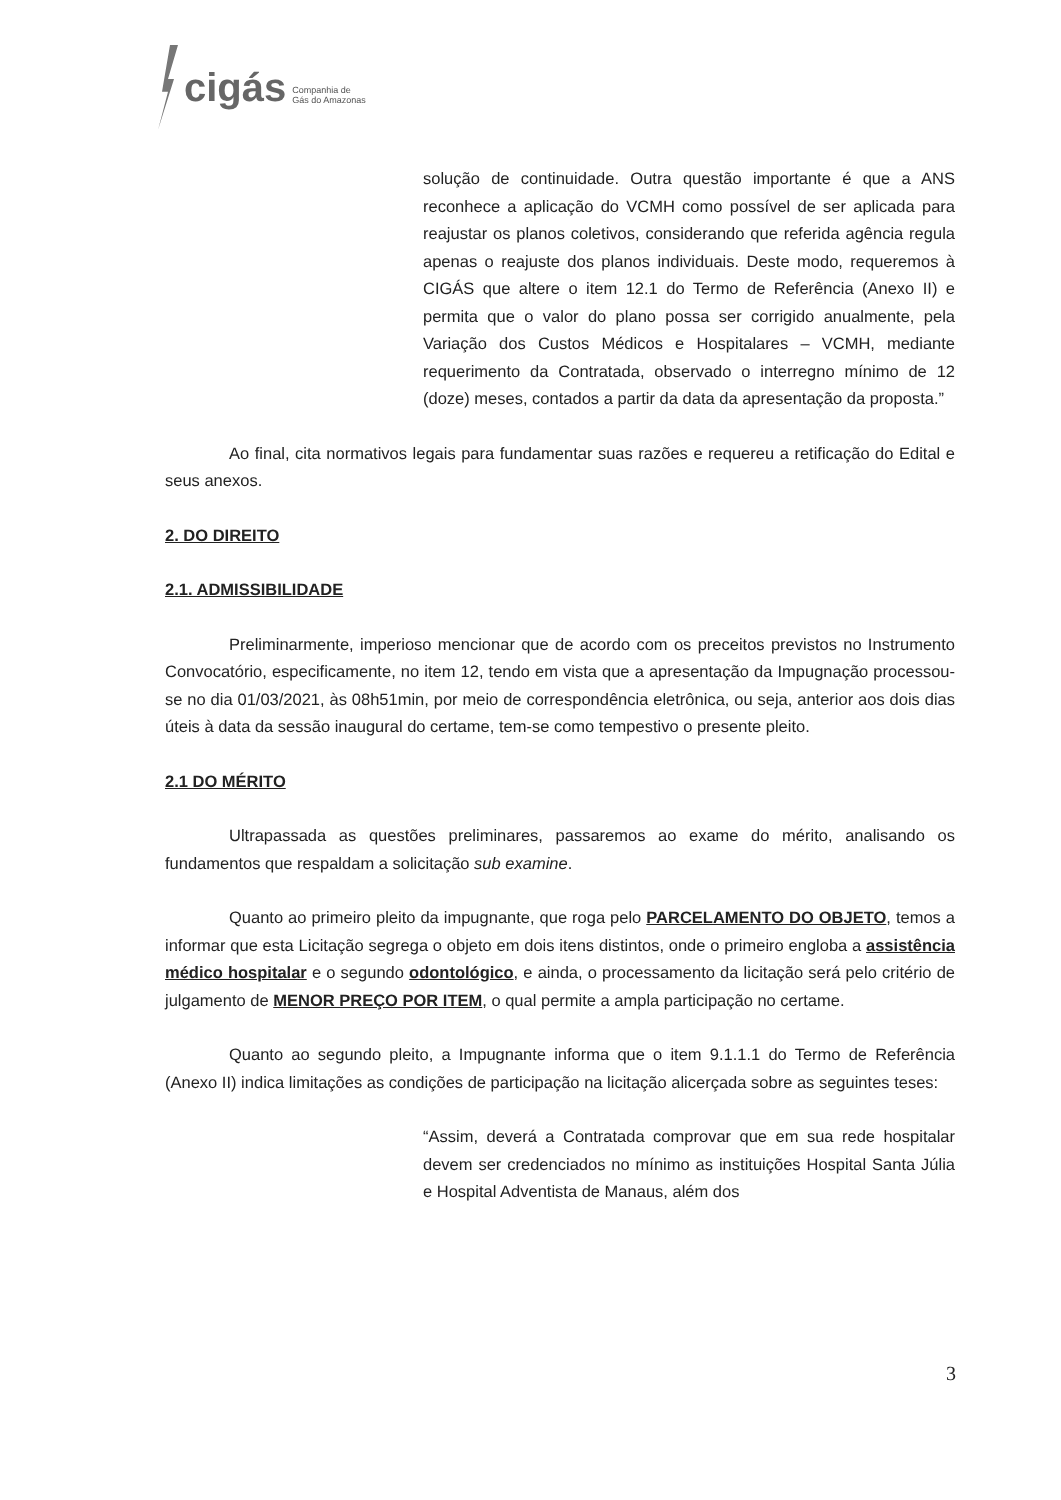cigás
Companhia de
Gás do Amazonas
solução de continuidade. Outra questão importante é que a ANS reconhece a aplicação do VCMH como possível de ser aplicada para reajustar os planos coletivos, considerando que referida agência regula apenas o reajuste dos planos individuais. Deste modo, requeremos à CIGÁS que altere o item 12.1 do Termo de Referência (Anexo II) e permita que o valor do plano possa ser corrigido anualmente, pela Variação dos Custos Médicos e Hospitalares – VCMH, mediante requerimento da Contratada, observado o interregno mínimo de 12 (doze) meses, contados a partir da data da apresentação da proposta.”
Ao final, cita normativos legais para fundamentar suas razões e requereu a retificação do Edital e seus anexos.
2. DO DIREITO
2.1. ADMISSIBILIDADE
Preliminarmente, imperioso mencionar que de acordo com os preceitos previstos no Instrumento Convocatório, especificamente, no item 12, tendo em vista que a apresentação da Impugnação processou-se no dia 01/03/2021, às 08h51min, por meio de correspondência eletrônica, ou seja, anterior aos dois dias úteis à data da sessão inaugural do certame, tem-se como tempestivo o presente pleito.
2.1 DO MÉRITO
Ultrapassada as questões preliminares, passaremos ao exame do mérito, analisando os fundamentos que respaldam a solicitação sub examine.
Quanto ao primeiro pleito da impugnante, que roga pelo PARCELAMENTO DO OBJETO, temos a informar que esta Licitação segrega o objeto em dois itens distintos, onde o primeiro engloba a assistência médico hospitalar e o segundo odontológico, e ainda, o processamento da licitação será pelo critério de julgamento de MENOR PREÇO POR ITEM, o qual permite a ampla participação no certame.
Quanto ao segundo pleito, a Impugnante informa que o item 9.1.1.1 do Termo de Referência (Anexo II) indica limitações as condições de participação na licitação alicerçada sobre as seguintes teses:
“Assim, deverá a Contratada comprovar que em sua rede hospitalar devem ser credenciados no mínimo as instituições Hospital Santa Júlia e Hospital Adventista de Manaus, além dos
3